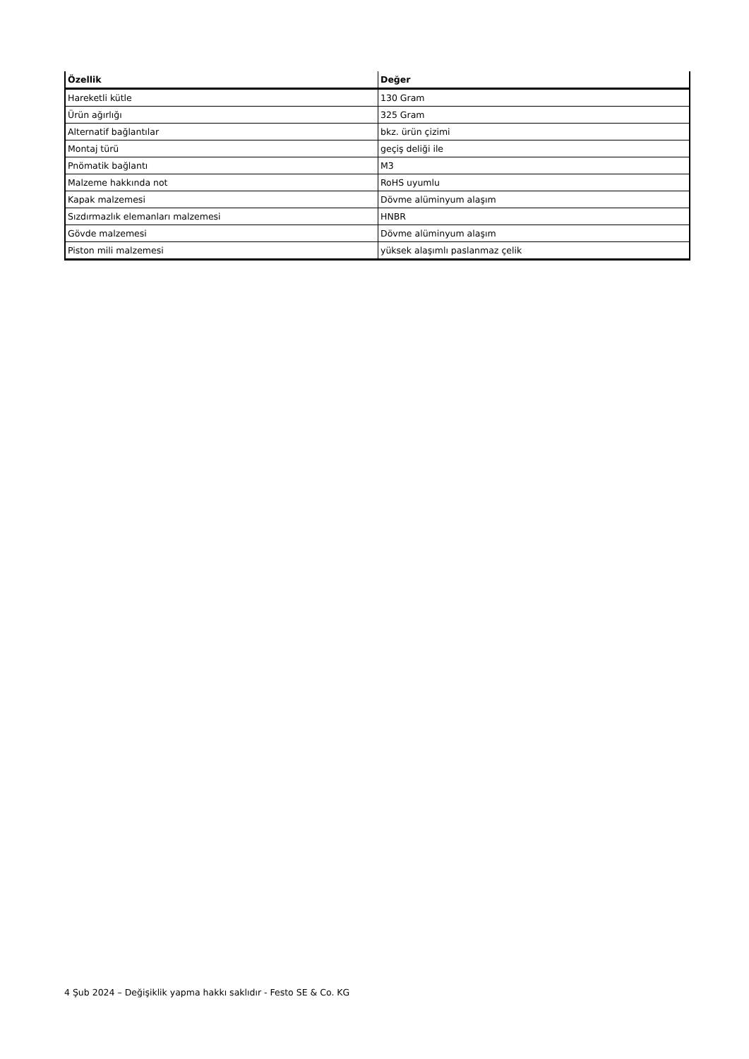| Özellik | Değer |
| --- | --- |
| Hareketli kütle | 130 Gram |
| Ürün ağırlığı | 325 Gram |
| Alternatif bağlantılar | bkz. ürün çizimi |
| Montaj türü | geçiş deliği ile |
| Pnömatik bağlantı | M3 |
| Malzeme hakkında not | RoHS uyumlu |
| Kapak malzemesi | Dövme alüminyum alaşım |
| Sızdırmazlık elemanları malzemesi | HNBR |
| Gövde malzemesi | Dövme alüminyum alaşım |
| Piston mili malzemesi | yüksek alaşımlı paslanmaz çelik |
4 Şub 2024 – Değişiklik yapma hakkı saklıdır - Festo SE & Co. KG